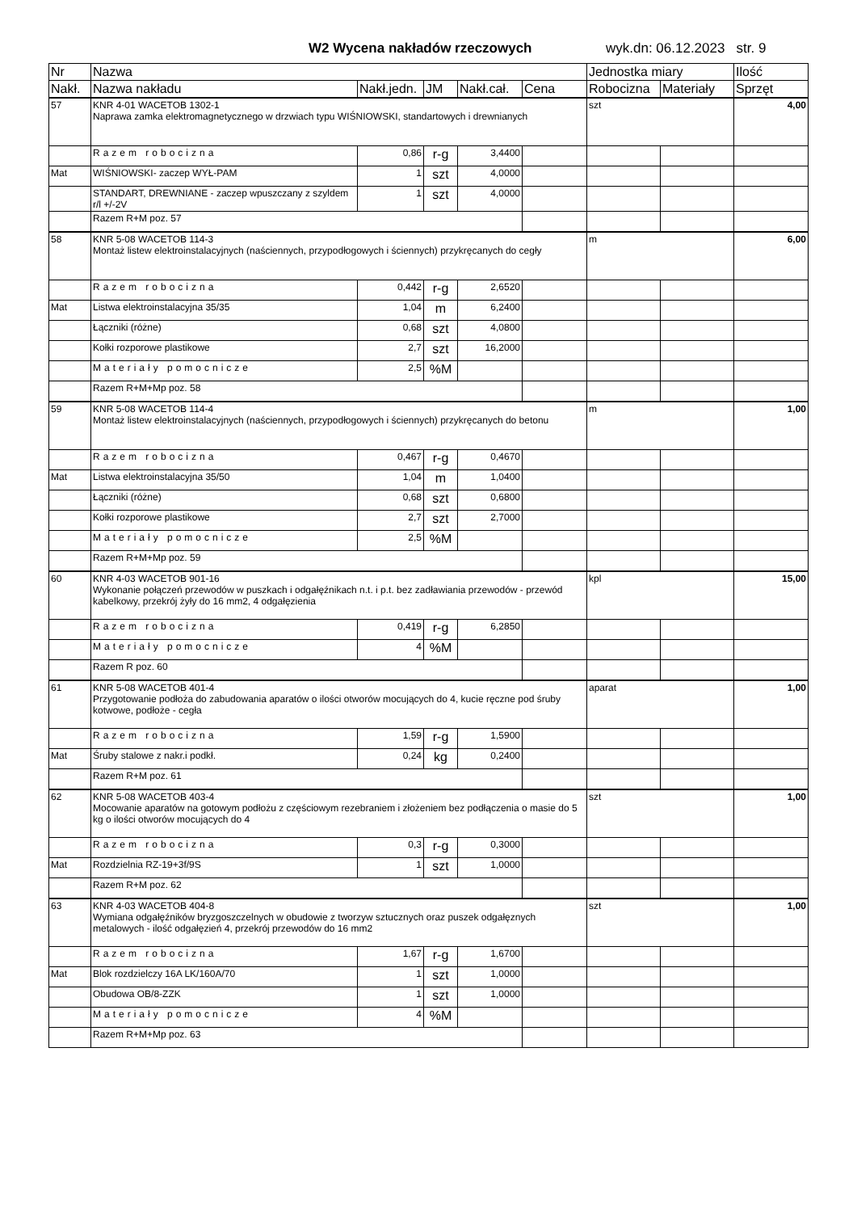W2 Wycena nakładów rzeczowych wyk.dn: 06.12.2023 str. 9
| Nr | Nazwa | | | | | Jednostka miary | | Ilość |
| --- | --- | --- | --- | --- | --- | --- | --- | --- |
| Nakł. | Nazwa nakładu | Nakł.jedn. | JM | Nakł.cał. | Cena | Robocizna | Materiały | Sprzęt |
| 57 | KNR 4-01 WACETOB 1302-1 Naprawa zamka elektromagnetycznego w drzwiach typu WIŚNIOWSKI, standartowych i drewnianych | | | | | szt | | 4,00 |
| | Razem robocizna | 0,86 | r-g | 3,4400 | | | | |
| Mat | WIŚNIOWSKI- zaczep WYŁ-PAM | 1 | szt | 4,0000 | | | | |
| | STANDART, DREWNIANE - zaczep wpuszczany z szyldem r/l +/-2V | 1 | szt | 4,0000 | | | | |
| | Razem R+M poz. 57 | | | | | | | |
| 58 | KNR 5-08 WACETOB 114-3 Montaż listew elektroinstalacyjnych (naściennych, przypodłogowych i ściennych) przykręcanych do cegły | | | | | m | | 6,00 |
| | Razem robocizna | 0,442 | r-g | 2,6520 | | | | |
| Mat | Listwa elektroinstalacyjna 35/35 | 1,04 | m | 6,2400 | | | | |
| | Łączniki (różne) | 0,68 | szt | 4,0800 | | | | |
| | Kołki rozporowe plastikowe | 2,7 | szt | 16,2000 | | | | |
| | Materiały pomocnicze | 2,5 | %M | | | | | |
| | Razem R+M+Mp poz. 58 | | | | | | | |
| 59 | KNR 5-08 WACETOB 114-4 Montaż listew elektroinstalacyjnych (naściennych, przypodłogowych i ściennych) przykręcanych do betonu | | | | | m | | 1,00 |
| | Razem robocizna | 0,467 | r-g | 0,4670 | | | | |
| Mat | Listwa elektroinstalacyjna 35/50 | 1,04 | m | 1,0400 | | | | |
| | Łączniki (różne) | 0,68 | szt | 0,6800 | | | | |
| | Kołki rozporowe plastikowe | 2,7 | szt | 2,7000 | | | | |
| | Materiały pomocnicze | 2,5 | %M | | | | | |
| | Razem R+M+Mp poz. 59 | | | | | | | |
| 60 | KNR 4-03 WACETOB 901-16 Wykonanie połączeń przewodów w puszkach i odgałęźnikach n.t. i p.t. bez zadławiania przewodów - przewód kabelkowy, przekrój żyły do 16 mm2, 4 odgałęzienia | | | | | kpl | | 15,00 |
| | Razem robocizna | 0,419 | r-g | 6,2850 | | | | |
| | Materiały pomocnicze | 4 | %M | | | | | |
| | Razem R poz. 60 | | | | | | | |
| 61 | KNR 5-08 WACETOB 401-4 Przygotowanie podłoża do zabudowania aparatów o ilości otworów mocujących do 4, kucie ręczne pod śruby kotwowe, podłoże - cegła | | | | | aparat | | 1,00 |
| | Razem robocizna | 1,59 | r-g | 1,5900 | | | | |
| Mat | Śruby stalowe z nakr.i podkł. | 0,24 | kg | 0,2400 | | | | |
| | Razem R+M poz. 61 | | | | | | | |
| 62 | KNR 5-08 WACETOB 403-4 Mocowanie aparatów na gotowym podłożu z częściowym rezebraniem i złożeniem bez podłączenia o masie do 5 kg o ilości otworów mocujących do 4 | | | | | szt | | 1,00 |
| | Razem robocizna | 0,3 | r-g | 0,3000 | | | | |
| Mat | Rozdzielnia RZ-19+3f/9S | 1 | szt | 1,0000 | | | | |
| | Razem R+M poz. 62 | | | | | | | |
| 63 | KNR 4-03 WACETOB 404-8 Wymiana odgałęźników bryzgoszczelnych w obudowie z tworzyw sztucznych oraz puszek odgałęznych metalowych - ilość odgałęzień 4, przekrój przewodów do 16 mm2 | | | | | szt | | 1,00 |
| | Razem robocizna | 1,67 | r-g | 1,6700 | | | | |
| Mat | Blok rozdzielczy 16A LK/160A/70 | 1 | szt | 1,0000 | | | | |
| | Obudowa OB/8-ZZK | 1 | szt | 1,0000 | | | | |
| | Materiały pomocnicze | 4 | %M | | | | | |
| | Razem R+M+Mp poz. 63 | | | | | | | |